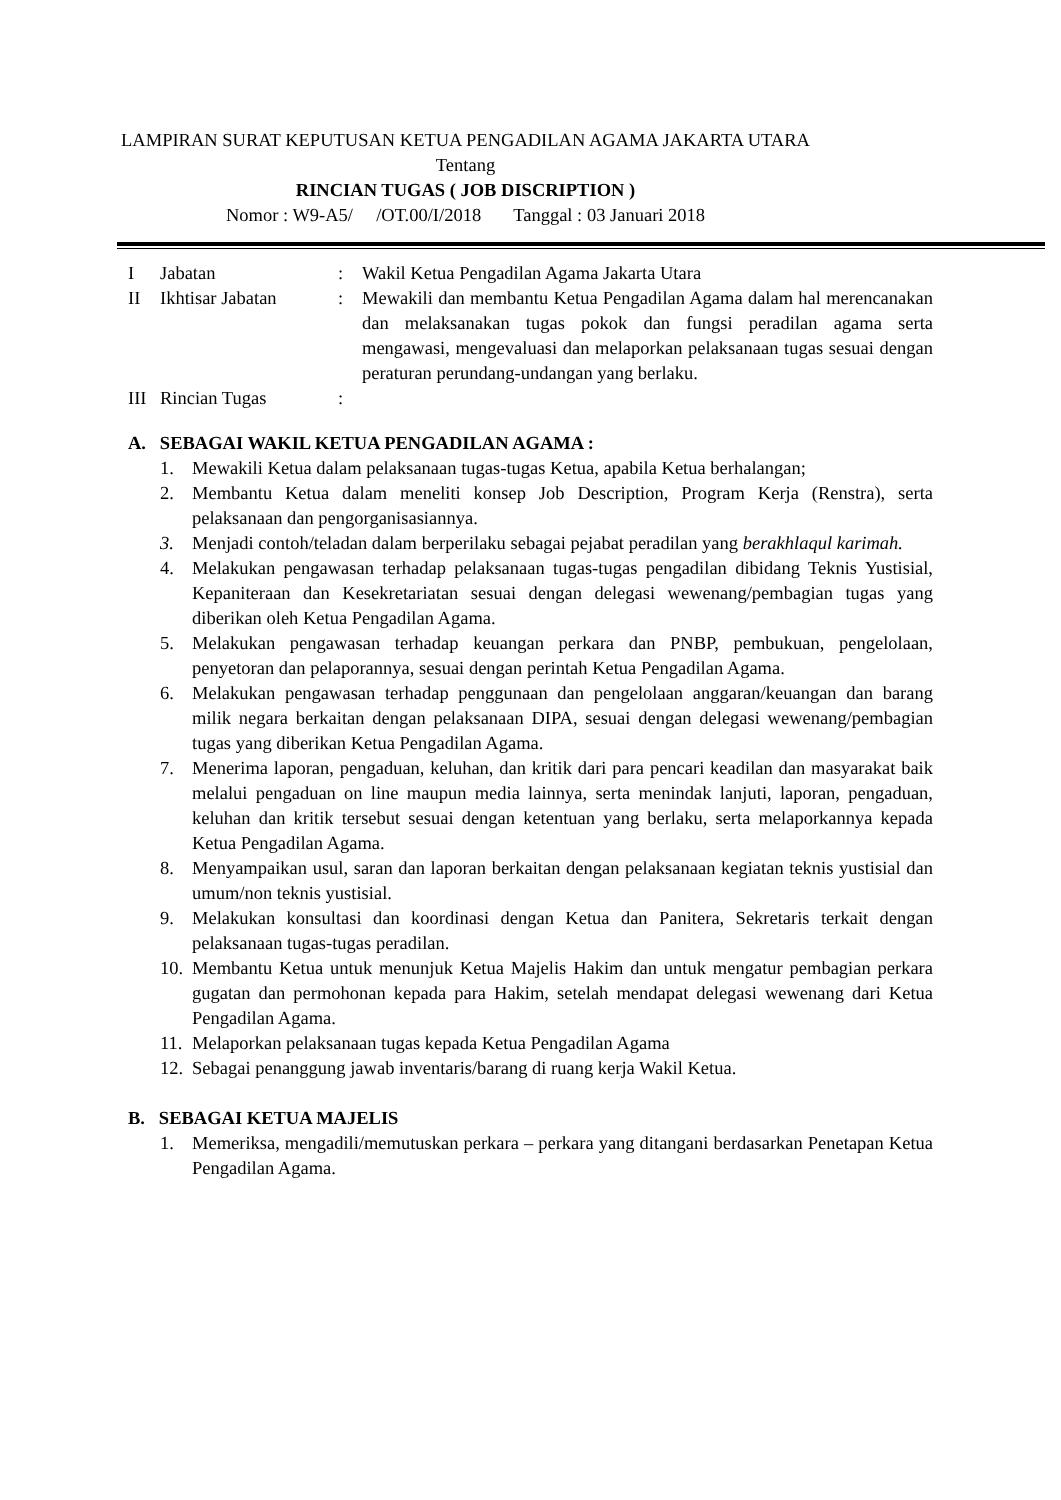LAMPIRAN SURAT KEPUTUSAN KETUA PENGADILAN AGAMA JAKARTA UTARA
Tentang
RINCIAN TUGAS ( JOB DISCRIPTION )
Nomor : W9-A5/ /OT.00/I/2018 Tanggal : 03 Januari 2018
| I | Jabatan | : | Wakil Ketua Pengadilan Agama Jakarta Utara |
| II | Ikhtisar Jabatan | : | Mewakili dan membantu Ketua Pengadilan Agama dalam hal merencanakan dan melaksanakan tugas pokok dan fungsi peradilan agama serta mengawasi, mengevaluasi dan melaporkan pelaksanaan tugas sesuai dengan peraturan perundang-undangan yang berlaku. |
| III | Rincian Tugas | : | |
A. SEBAGAI WAKIL KETUA PENGADILAN AGAMA :
1. Mewakili Ketua dalam pelaksanaan tugas-tugas Ketua, apabila Ketua berhalangan;
2. Membantu Ketua dalam meneliti konsep Job Description, Program Kerja (Renstra), serta pelaksanaan dan pengorganisasiannya.
3. Menjadi contoh/teladan dalam berperilaku sebagai pejabat peradilan yang berakhlaqul karimah.
4. Melakukan pengawasan terhadap pelaksanaan tugas-tugas pengadilan dibidang Teknis Yustisial, Kepaniteraan dan Kesekretariatan sesuai dengan delegasi wewenang/pembagian tugas yang diberikan oleh Ketua Pengadilan Agama.
5. Melakukan pengawasan terhadap keuangan perkara dan PNBP, pembukuan, pengelolaan, penyetoran dan pelaporannya, sesuai dengan perintah Ketua Pengadilan Agama.
6. Melakukan pengawasan terhadap penggunaan dan pengelolaan anggaran/keuangan dan barang milik negara berkaitan dengan pelaksanaan DIPA, sesuai dengan delegasi wewenang/pembagian tugas yang diberikan Ketua Pengadilan Agama.
7. Menerima laporan, pengaduan, keluhan, dan kritik dari para pencari keadilan dan masyarakat baik melalui pengaduan on line maupun media lainnya, serta menindak lanjuti, laporan, pengaduan, keluhan dan kritik tersebut sesuai dengan ketentuan yang berlaku, serta melaporkannya kepada Ketua Pengadilan Agama.
8. Menyampaikan usul, saran dan laporan berkaitan dengan pelaksanaan kegiatan teknis yustisial dan umum/non teknis yustisial.
9. Melakukan konsultasi dan koordinasi dengan Ketua dan Panitera, Sekretaris terkait dengan pelaksanaan tugas-tugas peradilan.
10. Membantu Ketua untuk menunjuk Ketua Majelis Hakim dan untuk mengatur pembagian perkara gugatan dan permohonan kepada para Hakim, setelah mendapat delegasi wewenang dari Ketua Pengadilan Agama.
11. Melaporkan pelaksanaan tugas kepada Ketua Pengadilan Agama
12. Sebagai penanggung jawab inventaris/barang di ruang kerja Wakil Ketua.
B. SEBAGAI KETUA MAJELIS
1. Memeriksa, mengadili/memutuskan perkara – perkara yang ditangani berdasarkan Penetapan Ketua Pengadilan Agama.